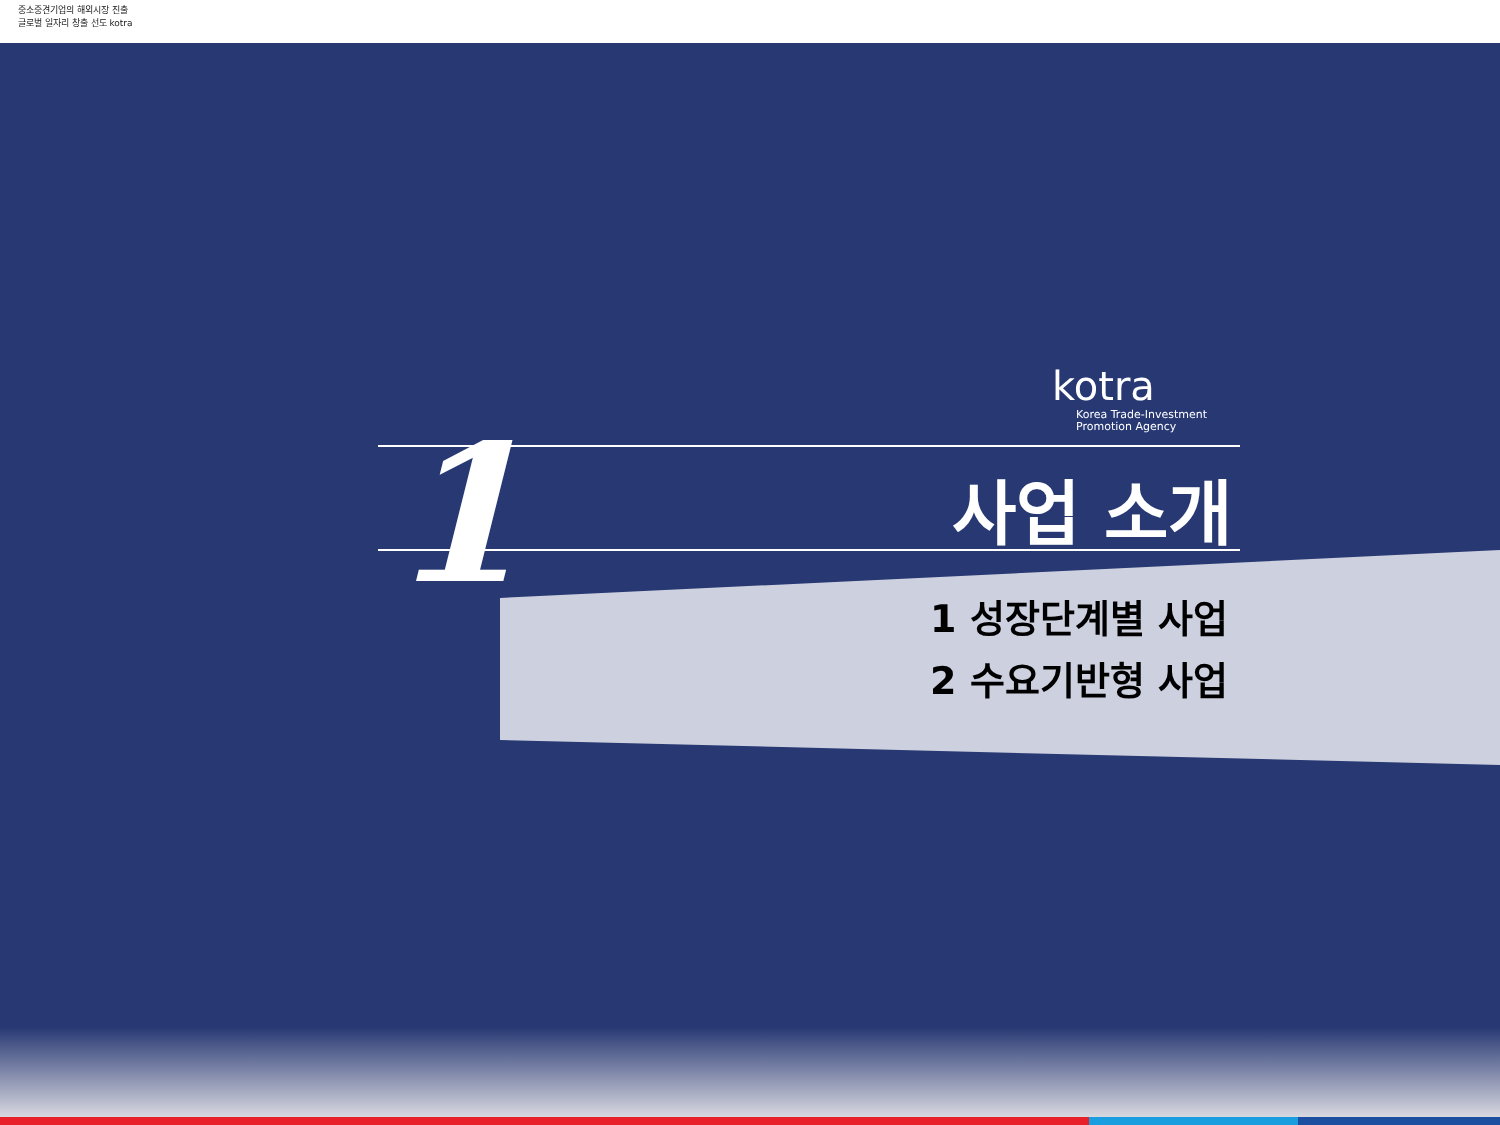중소중견기업의 해외시장 진출
글로벌 일자리 창출 선도 kotra
1
kotra
Korea Trade-Investment
Promotion Agency
사업 소개
1 성장단계별 사업
2 수요기반형 사업